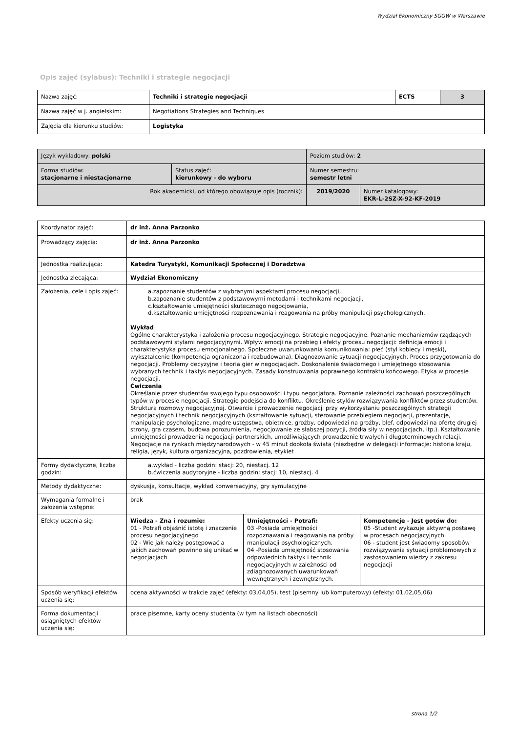Wydział Ekonomiczny SGGW w Warszawie
Opis zajęć (sylabus): Techniki i strategie negocjacji
| Nazwa zajęć: | Techniki i strategie negocjacji | ECTS | 3 |
| Nazwa zajęć w j. angielskim: | Negotiations Strategies and Techniques | | |
| Zajęcia dla kierunku studiów: | Logistyka | | |
| Język wykładowy: polski | | Poziom studiów: 2 | |
| Forma studiów: stacjonarne i niestacjonarne | Status zajęć: kierunkowy - do wyboru | Numer semestru: semestr letni | |
| Rok akademicki, od którego obowiązuje opis (rocznik): | | 2019/2020 | Numer katalogowy: EKR-L-2SZ-X-92-KF-2019 |
| Koordynator zajęć: | dr inż. Anna Parzonko | | |
| Prowadzący zajęcia: | dr inż. Anna Parzonko | | |
| Jednostka realizująca: | Katedra Turystyki, Komunikacji Społecznej i Doradztwa | | |
| Jednostka zlecająca: | Wydział Ekonomiczny | | |
| Założenia, cele i opis zajęć: | a.zapoznanie studentów z wybranymi aspektami procesu negocjacji, b.zapoznanie studentów z podstawowymi metodami i technikami negocjacji, c.kształtowanie umiejętności skutecznego negocjowania, d.kształtowanie umiejętności rozpoznawania i reagowania na próby manipulacji psychologicznych. Wykład Ogólne charakterystyka i założenia procesu negocjacyjnego. Strategie negocjacyjne. Poznanie mechanizmów rządzących podstawowymi stylami negocjacyjnymi. Wpływ emocji na przebieg i efekty procesu negocjacji: definicja emocji i charakterystyka procesu emocjonalnego. Społeczne uwarunkowania komunikowania: płeć (styl kobiecy i męski), wykształcenie (kompetencja ograniczona i rozbudowana). Diagnozowanie sytuacji negocjacyjnych. Proces przygotowania do negocjacji. Problemy decyzyjne i teoria gier w negocjacjach. Doskonalenie świadomego i umiejętnego stosowania wybranych technik i taktyk negocjacyjnych. Zasady konstruowania poprawnego kontraktu końcowego. Etyka w procesie negocjacji. Ćwiczenia Określanie przez studentów swojego typu osobowości i typu negocjatora. Poznanie zależności zachowań poszczególnych typów w procesie negocjacji. Strategie podejścia do konfliktu. Określenie stylów rozwiązywania konfliktów przez studentów. Struktura rozmowy negocjacyjnej. Otwarcie i prowadzenie negocjacji przy wykorzystaniu poszczególnych strategii negocjacyjnych i technik negocjacyjnych (kształtowanie sytuacji, sterowanie przebiegiem negocjacji, prezentacje, manipulacje psychologiczne, mądre ustępstwa, obietnice, groźby, odpowiedzi na groźby, blef, odpowiedzi na ofertę drugiej strony, gra czasem, budowa porozumienia, negocjowanie ze słabszej pozycji, źródła siły w negocjacjach, itp.). Kształtowanie umiejętności prowadzenia negocjacji partnerskich, umożliwiających prowadzenie trwałych i długoterminowych relacji. Negocjacje na rynkach międzynarodowych - w 45 minut dookoła świata (niezbędne w delegacji informacje: historia kraju, religia, język, kultura organizacyjna, pozdrowienia, etykiet | | |
| Formy dydaktyczne, liczba godzin: | a.wykład - liczba godzin: stacj: 20, niestacj. 12 b.ćwiczenia audytoryjne - liczba godzin: stacj: 10, niestacj. 4 | | |
| Metody dydaktyczne: | dyskusja, konsultacje, wykład konwersacyjny, gry symulacyjne | | |
| Wymagania formalne i założenia wstępne: | brak | | |
| Efekty uczenia się: | Wiedza - Zna i rozumie: 01 - Potrafi objaśnić istotę i znaczenie procesu negocjacyjnego 02 - Wie jak należy postępować a jakich zachowań powinno się unikać w negocjacjach | Umiejętności - Potrafi: 03 -Posiada umiejętności rozpoznawania i reagowania na próby manipulacji psychologicznych. 04 -Posiada umiejętność stosowania odpowiednich taktyk i technik negocjacyjnych w zależności od zdiagnozowanych uwarunkowań wewnętrznych i zewnętrznych. | Kompetencje - Jest gotów do: 05 -Student wykazuje aktywną postawę w procesach negocjacyjnych. 06 - student jest świadomy sposobów rozwiązywania sytuacji problemowych z zastosowaniem wiedzy z zakresu negocjacji |
| Sposób weryfikacji efektów uczenia się: | ocena aktywności w trakcie zajęć (efekty: 03,04,05), test (pisemny lub komputerowy) (efekty: 01,02,05,06) | | |
| Forma dokumentacji osiągniętych efektów uczenia się: | prace pisemne, karty oceny studenta (w tym na listach obecności) | | |
strona 1/2